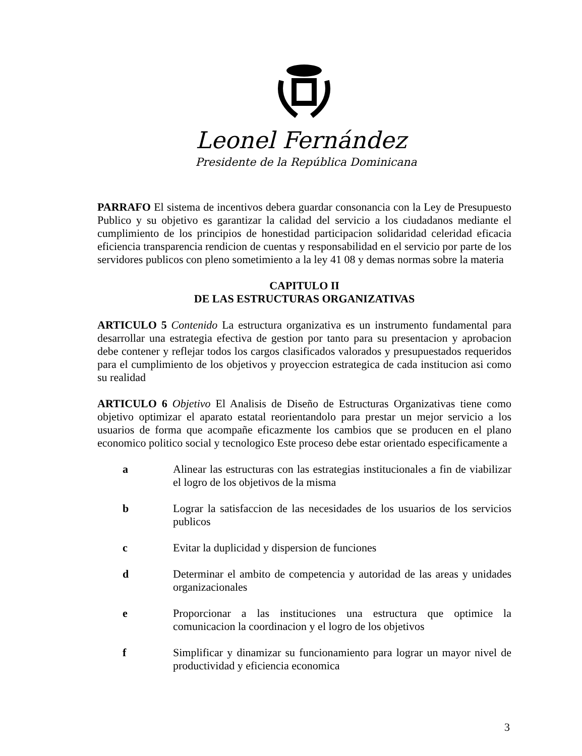Leonel Fernández
Presidente de la República Dominicana
PARRAFO El sistema de incentivos debera guardar consonancia con la Ley de Presupuesto Publico y su objetivo es garantizar la calidad del servicio a los ciudadanos mediante el cumplimiento de los principios de honestidad participacion solidaridad celeridad eficacia eficiencia transparencia rendicion de cuentas y responsabilidad en el servicio por parte de los servidores publicos con pleno sometimiento a la ley 41 08 y demas normas sobre la materia
CAPITULO II
DE LAS ESTRUCTURAS ORGANIZATIVAS
ARTICULO 5 Contenido La estructura organizativa es un instrumento fundamental para desarrollar una estrategia efectiva de gestion por tanto para su presentacion y aprobacion debe contener y reflejar todos los cargos clasificados valorados y presupuestados requeridos para el cumplimiento de los objetivos y proyeccion estrategica de cada institucion asi como su realidad
ARTICULO 6 Objetivo El Analisis de Diseño de Estructuras Organizativas tiene como objetivo optimizar el aparato estatal reorientandolo para prestar un mejor servicio a los usuarios de forma que acompañe eficazmente los cambios que se producen en el plano economico politico social y tecnologico Este proceso debe estar orientado especificamente a
a Alinear las estructuras con las estrategias institucionales a fin de viabilizar el logro de los objetivos de la misma
b Lograr la satisfaccion de las necesidades de los usuarios de los servicios publicos
c Evitar la duplicidad y dispersion de funciones
d Determinar el ambito de competencia y autoridad de las areas y unidades organizacionales
e Proporcionar a las instituciones una estructura que optimice la comunicacion la coordinacion y el logro de los objetivos
f Simplificar y dinamizar su funcionamiento para lograr un mayor nivel de productividad y eficiencia economica
3